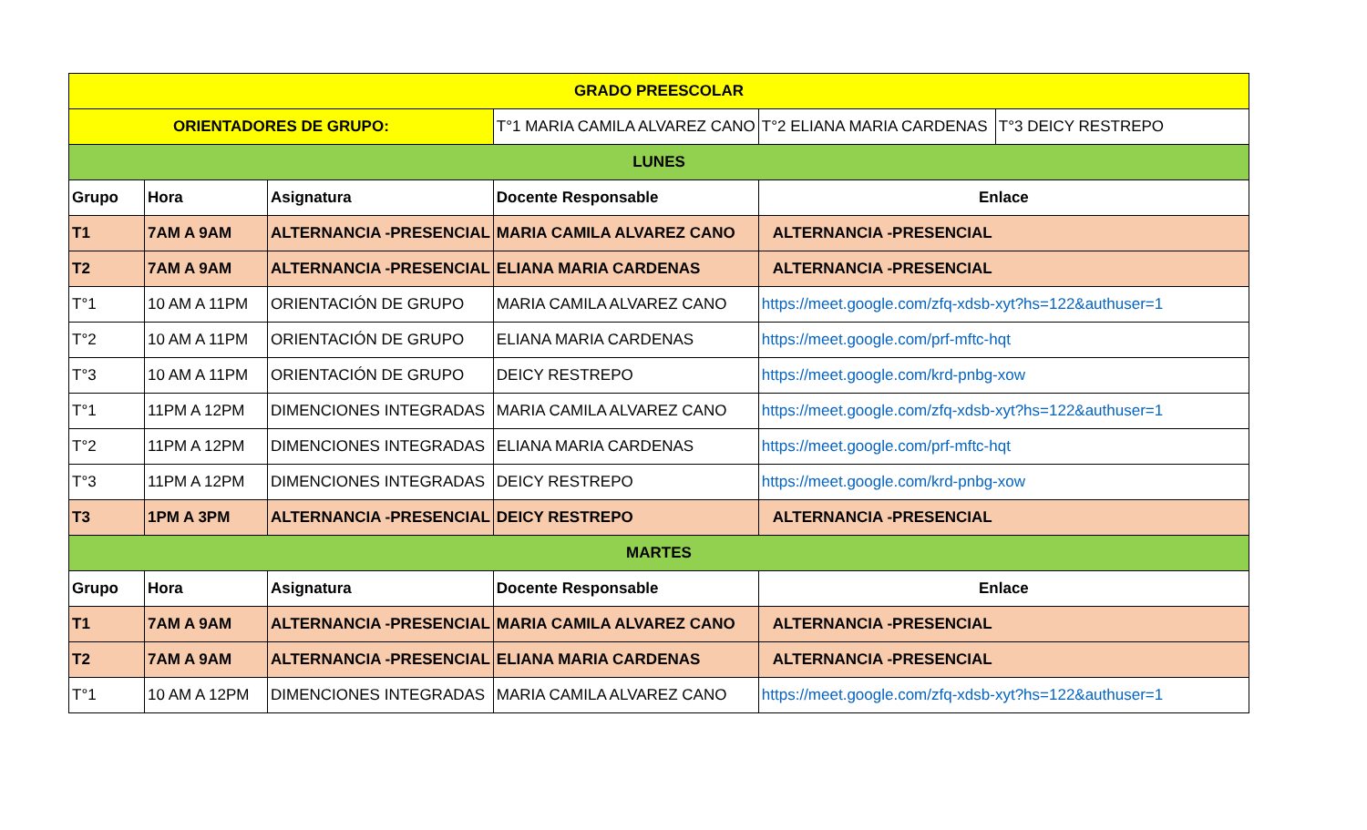| GRADO PREESCOLAR | | | | | |
| ORIENTADORES DE GRUPO: | | | T°1 MARIA CAMILA ALVAREZ CANO | T°2 ELIANA MARIA CARDENAS | T°3 DEICY RESTREPO |
| LUNES | | | | | |
| Grupo | Hora | Asignatura | Docente Responsable | Enlace | |
| T1 | 7AM A 9AM | ALTERNANCIA -PRESENCIAL | MARIA CAMILA ALVAREZ CANO | ALTERNANCIA -PRESENCIAL | |
| T2 | 7AM A 9AM | ALTERNANCIA -PRESENCIAL | ELIANA MARIA CARDENAS | ALTERNANCIA -PRESENCIAL | |
| T°1 | 10 AM A 11PM | ORIENTACIÓN DE GRUPO | MARIA CAMILA ALVAREZ CANO | https://meet.google.com/zfq-xdsb-xyt?hs=122&authuser=1 | |
| T°2 | 10 AM A 11PM | ORIENTACIÓN DE GRUPO | ELIANA MARIA CARDENAS | https://meet.google.com/prf-mftc-hqt | |
| T°3 | 10 AM A 11PM | ORIENTACIÓN DE GRUPO | DEICY RESTREPO | https://meet.google.com/krd-pnbg-xow | |
| T°1 | 11PM A 12PM | DIMENCIONES INTEGRADAS | MARIA CAMILA ALVAREZ CANO | https://meet.google.com/zfq-xdsb-xyt?hs=122&authuser=1 | |
| T°2 | 11PM A 12PM | DIMENCIONES INTEGRADAS | ELIANA MARIA CARDENAS | https://meet.google.com/prf-mftc-hqt | |
| T°3 | 11PM A 12PM | DIMENCIONES INTEGRADAS | DEICY RESTREPO | https://meet.google.com/krd-pnbg-xow | |
| T3 | 1PM A 3PM | ALTERNANCIA -PRESENCIAL | DEICY RESTREPO | ALTERNANCIA -PRESENCIAL | |
| MARTES | | | | | |
| Grupo | Hora | Asignatura | Docente Responsable | Enlace | |
| T1 | 7AM A 9AM | ALTERNANCIA -PRESENCIAL | MARIA CAMILA ALVAREZ CANO | ALTERNANCIA -PRESENCIAL | |
| T2 | 7AM A 9AM | ALTERNANCIA -PRESENCIAL | ELIANA MARIA CARDENAS | ALTERNANCIA -PRESENCIAL | |
| T°1 | 10 AM A 12PM | DIMENCIONES INTEGRADAS | MARIA CAMILA ALVAREZ CANO | https://meet.google.com/zfq-xdsb-xyt?hs=122&authuser=1 | |